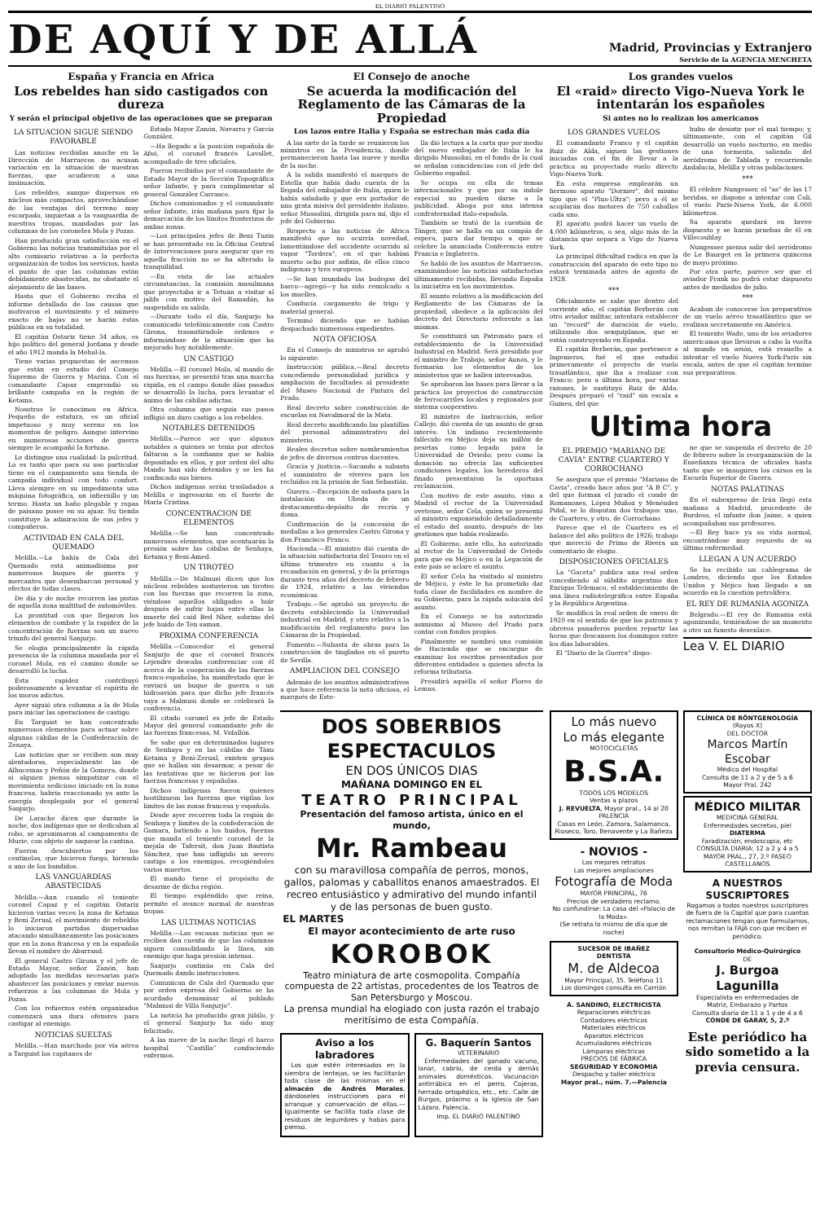EL DIARIO PALENTINO
DE AQUÍ Y DE ALLÁ
Madrid, Provincias y Extranjero
Servicio de la AGENCIA MENCHETA
España y Francia en Africa
Los rebeldes han sido castigados con dureza
Y serán el principal objetivo de las operaciones que se preparan
LA SITUACION SIGUE SIENDO FAVORABLE
Las noticias recibidas anoche en la Dirección de Marruecos no acusan variación en la situación de nuestras fuerzas, que acudieron a una insinuación.
Los rebeldes, aunque dispersos en núcleos más compactos, aprovechándose de las ventajas del terreno muy escarpado, inquietan a la vanguardia de nuestras tropas, mandadas por las columnas de los coroneles Mola y Pozas.
Han producido gran satisfacción en el Gobierno las noticias transmitidas por el alto comisario relativas a la perfecta organización de todos los servicios, hasta el punto de que las columnas están debidamente abastecidas, no obstante el alejamiento de las bases.
Hasta que el Gobierno reciba el informe detallado de las causas que motivaron el movimiento y el número exacto de bajas no se harán éstas públicas en su totalidad.
El capitán Ostariz tiene 34 años, es hijo político del general Jordana y desde el año 1912 manda la Mehal-la.
Tiene varias propuestas de ascensos que están en estudio del Consejo Supremo de Guerra y Marina. Con el comandante Capaz emprendió su brillante campaña en la región de Ketama.
Nosotros le conocimos en Africa. Pequeño de estatura, es un oficial impetuoso y muy sereno en los momentos de peligro. Aunque intervino en numerosas acciones de guerra siempre le acompañó la fortuna.
Le distingue una cualidad: la pulcritud. Lo es tanto que para su uso particular tiene en el campamento una tienda de campaña individual con todo confort. Lleva siempre en su impedimenta una máquina fotográfica, un infiernillo y un termo. Hasta un baño plegable y ropas de paisano posee en su ajuar. Su tienda constituye la admiración de sus jefes y compañeros.
ACTIVIDAD EN CALA DEL QUEMADO
Melilla.—La bahía de Cala del Quemado está animadísima por numerosos buques de guerra y mercantes que desembarcan personal y efectos de todas clases.
De día y de noche recorren las pistas de aquella zona multitud de automóviles.
La prontitud con que llegaron los elementos de combate y la rapidez de la concentración de fuerzas son un nuevo triunfo del general Sanjurjo.
Se elogia principalmente la rápida presencia de la columna mandada por el coronel Mola, en el camino donde se desarrolló la lucha.
Esta rapidez contribuyó poderosamente a levantar el espíritu de los moros adictos.
Ayer siguió otra columna a la de Mola para iniciar las operaciones de castigo.
En Targuist se han concentrado numerosos elementos para actuar sobre algunas cábilas de la Confederación de Zenaya.
Las noticias que se reciben son muy alentadoras, especialmente las de Alhucemas y Peñón de la Gomera, donde si alguien piensa simpatizar con el movimiento sedicioso iniciado en la zona francesa, habría reaccionado ya ante la energía desplegada por el general Sanjurjo.
De Larache dicen que durante la noche, dos indígenas que se dedicaban al robo, se aproximaron al campamento de Murie, con objeto de saquear la cantina.
Fueron descubiertos por los centinelas, que hicieron fuego, hiriendo a uno de los bandidos.
LAS VANGUARDIAS ABASTECIDAS
Melilla.—Aun cuando el teniente coronel Capaz y el capitán Ostariz hicieron varias veces la zona de Ketama y Beni Zerual, el movimiento de rebeldía lo iniciaron partidas dispersadas atacando simultáneamente las posiciones que en la zona francesa y en la española llevan el nombre de Abarrand.
El general Castro Girona y el jefe de Estado Mayor, señor Zanón, han adoptado las medidas necesarias para abastecer las posiciones y enviar nuevos refuerzos a las columnas de Mola y Pozas.
Con los refuerzos estén organizados comenzará una dura ofensiva para castigar al enemigo.
NOTICIAS SUELTAS
Melilla.—Han marchado por vía aérea a Targuist los capitanes de
Estado Mayor Zanón, Navarro y García González.
—Ha llegado a la posición española de Afsó, el coronel francés Lavallet, acompañado de tres oficiales.
Fueron recibidos por el comandante de Estado Mayor de la Sección Topográfica señor Infante, y para cumplimentar al general González Carrasco.
Dichos comisionados y el comandante señor Infante, irán mañana para fijar la demarcación de los límites fronterizos de ambas zonas.
—Los principales jefes de Beni Tuzin se han presentado en la Oficina Central de Intervenciones para asegurar que en aquella fracción no se ha alterado la tranquilidad.
—En vista de las actuales circunstancias, la comisión musulmana que proyectaba ir a Tetuán a visitar al jalifa con motivo del Ramadán, ha suspendido su salida.
—Durante todo el día, Sanjurjo ha comunicado telefónicamente con Castro Girona, trasmitiéndole órdenes e informándose de la situación que ha mejorado hoy notablemente.
UN CASTIGO
Melilla.—El coronel Mola, al mando de sus fuerzas, se presentó tras una marcha rápida, en el campo donde días pasados se desarrolló la lucha, para levantar el ánimo de las cábilas adictas.
Otra columna que seguía sus pasos infligió un duro castigo a los rebeldes.
NOTABLES DETENIDOS
Melilla.—Parece ser que algunos notables a quienes se tenía por afectos faltaron a la confianza que se había depositado en ellos, y por orden del alto Mando han sido detenidos y se les ha confiscado sus bienes.
Dichos indígenas serán trasladados a Melilla e ingresarán en el fuerte de María Cristina.
CONCENTRACION DE ELEMENTOS
Melilla.—Se han concentrado numerosos elementos, que acentuarán la presión sobre las cábilas de Senhaya, Ketama y Beni-Amed.
UN TIROTEO
Melilla.—De Malmusi dicen que los núcleos rebeldes sostuvieron un tiroteo con las fuerzas que recorren la zona, viéndose aquellos obligados a huir después de sufrir bajas entre ellas la muerte del caíd Bed Nher, sobrino del jefe huído de Ten saman.
PROXIMA CONFERENCIA
Melilla.—Conocedor el general Sanjurjo de que el coronel francés Lejendre deseaba conferenciar con él acerca de la cooperación de las fuerzas franco-españolas, ha manifestado que le enviará un buque de guerra o un hidroavión para que dicho jefe francés vaya a Malmusi donde se celebrará la conferencia.
El citado coronel es jefe de Estado Mayor del general comandante jefe de las fuerzas francesas, M. Vidallón.
Se sabe que en determinados lugares de Senhaya y en las cábilas de Táxu Ketama y Beni-Zerual, existen grupos que se hallan sin desarmar, a pesar de las tentativas que se hicieron por las fuerzas francesas y españolas.
Dichos indígenas fueron quienes hostilizaron las fuerzas que vigilan los límites de las zonas francesa y española.
Desde ayer recorren toda la región de Senhaya y límites de la confederación de Gomara, batiendo a los huídos, fuerzas que manda el teniente coronel de la mejala de Tafersit, don Juan Bautista Sánchez, que han infligido un severo castigo a los enemigos, recogiéndoles varios muertos.
El mando tiene el propósito de desarme de dicha región.
El tiempo espléndido que reina, permite el avance normal de nuestras tropas.
LAS ULTIMAS NOTICIAS
Melilla.—Las escasas noticias que se reciben dan cuenta de que las columnas siguen consolidando la línea, sin enemigo que haga presión intensa.
Sanjurjo continúa en Cala del Quemado dando instrucciones.
Comunican de Cala del Quemado que por orden expresa del Gobierno se ha acordado denominar al poblado "Malmusi de Villa Sanjurjo".
La noticia ha producido gran júbilo, y el general Sanjurjo ha sido muy felicitado.
A las nueve de la noche llegó el barco hospital "Castilla" conduciendo enfermos.
El Consejo de anoche
Se acuerda la modificación del Reglamento de las Cámaras de la Propiedad
Los lazos entre Italia y España se estrechan más cada día
A las siete de la tarde se reunieron los ministros en la Presidencia, donde permanecieron hasta las nueve y media de la noche.
A la salida manifestó el marqués de Estella que había dado cuenta de la llegada del embajador de Italia, quien le había saludado y que era portador de una grata misiva del presidente italiano, señor Mussolini, dirigida para mí, dijo el jefe del Gobierno.
Respecto a las noticias de Africa manifestó que no ocurría novedad, lamentándose del accidente ocurrido al vapor "Tordera", en el que habían muerto ocho por asfixia, de ellos cinco indígenas y tres europeos.
—Se han inundado las bodegas del barco—agregó—y ha sido remolcado a los muelles.
Conducía cargamento de trigo y material general.
Terminó diciendo que se habían despachado numerosos expedientes.
NOTA OFICIOSA
En el Consejo de ministros se aprobó lo siguiente:
Instrucción pública.—Real decreto concediendo personalidad jurídica y ampliación de facultades al presidente del Museo Nacional de Pintura del Prado.
Real decreto sobre construcción de escuelas en Navalmoral de la Mata.
Real decreto modificando las plantillas del personal administrativo del ministerio.
Reales decretos sobre nombramientos de jefes de diversos centros docentes.
Gracia y Justicia.—Sacando a subasta el suministro de víveres para los recluídos en la prisión de San Sebastián.
Guerra.—Excepción de subasta para la instalación en Ubeda de un destacamento-depósito de recría y doma.
Confirmación de la concesión de medallas a los generales Castro Girona y don Francisco Franco.
Hacienda.—El ministro dió cuenta de la situación satisfactoria del Tesoro en el último trimestre en cuanto a la recaudación en general, y de la prórroga durante tres años del decreto de febrero de 1924, relativo a las viviendas económicas.
Trabajo.—Se aprobó un proyecto de decreto estableciendo la Universidad industrial en Madrid, y otro relativo a la modificación del reglamento para las Cámaras de la Propiedad.
Fomento.—Subasta de obras para la construcción de tinglados en el puerto de Sevilla.
AMPLIACION DEL CONSEJO
Además de los asuntos administrativos a que hace referencia la nota oficiosa, el marqués de Este-
lla dió lectura a la carta que por medio del nuevo embajador de Italia le ha dirigido Mussolini, en el fondo de la cual se señalan coincidencias con el jefe del Gobierno español.
Se ocupa en ella de temas internacionales y que por su índole especial no pueden darse a la publicidad. Aboga por una intensa confraternidad italo-española.
También se trató de la cuestión de Tánger, que se halla en un compás de espera, para dar tiempo a que se celebre la anunciada Conferencia entre Francia e Inglaterra.
Se habló de los asuntos de Marruecos, examinándose las noticias satisfactorias últimamente recibidas, llevando España la iniciativa en los movimientos.
El asunto relativo a la modificación del Reglamento de las Cámaras de la propiedad, obedece a la aplicación del decreto del Directorio referente a las mismas.
Se constituirá un Patronato para el establecimiento de la Universidad Industrial en Madrid. Será presidido por el ministro de Trabajo, señor Aunós, y le formarán los elementos de los ministerios que se hallen interesados.
Se aprobaron las bases para llevar a la práctica los proyectos de construcción de ferrocarriles locales y regionales por sistema cooperativo.
El ministro de Instrucción, señor Callejo, dió cuenta de un asunto de gran interés: Un indiano recientemente fallecido en Méjico deja un millón de pesetas como legado para la Universidad de Oviedo; pero como la donación no ofrecía las suficientes condiciones legales, los herederos del finado presentaron la oportuna reclamación.
Con motivo de este asunto, vino a Madrid el rector de la Universidad ovetense, señor Cela, quien se presentó al ministro exponiéndole detalladamente el estado del asunto, después de las gestiones que había realizado.
El Gobierno, ante ello, ha autorizado al rector de la Universidad de Oviedo para que en Méjico o en la Legación de este país se aclare el asunto.
El señor Cela ha visitado al ministro de Méjico, y éste le ha prometido dar toda clase de facilidades en nombre de su Gobierno, para la rápida solución del asunto.
En el Consejo se ha autorizado asimismo al Museo del Prado para contar con fondos propios.
Finalmente se nombró una comisión de Hacienda que se encargue de examinar los escritos presentados por diferentes entidades a quienes afecta la reforma tributaria.
Presidirá aquélla el señor Flores de Lemus.
Los grandes vuelos
El «raid» directo Vigo-Nueva York le intentarán los españoles
Si antes no lo realizan los americanos
LOS GRANDES VUELOS
El comandante Franco y el capitán Ruiz de Alda, siguen las gestiones iniciadas con el fin de llevar a la práctica su proyectado vuelo directo Vigo-Nueva York.
En esta empresa emplearán un hermoso aparato "Dornier", del mismo tipo que el "Plus-Ultra"; pero a él se acoplarán dos motores de 750 caballos cada uno.
El aparato podrá hacer un vuelo de 4.000 kilómetros, o sea, algo más de la distancia que separa a Vigo de Nueva York.
La principal dificultad radica en que la construcción del aparato de este tipo no estará terminada antes de agosto de 1928.
***
Oficialmente se sabe que dentro del corriente año, el capitán Berberán con otro aviador militar, intentará establecer un "record" de duración de vuelo, utilizando dos sexquiplanos, que se están construyendo en España.
El capitán Berberán, que pertenece a Ingenieros, fué el que estudió primeramente el proyecto de vuelo trasatlántico, que iba a realizar con Franco; pero a última hora, por varias razones, le sustituyó Ruiz de Alda. Después preparó el "raid" sin escala a Guinea, del que
hubo de desistir por el mal tiempo; y, últimamente, con el capitán Gil desarrolló un vuelo nocturno, en medio de una tormenta, saliendo del aeródromo de Tablada y recorriendo Andalucía, Melilla y otras poblaciones.
***
El célebre Nungesser, el "as" de las 17 heridas, se dispone a intentar con Coli, el vuelo París-Nueva York, de 6.000 kilómetros.
Su aparato quedará en breve dispuesto y se harán pruebas de él en Villecoublay.
Nungesser piensa salir del aeródromo de Le Baurget en la primera quincena de mayo próximo.
Por otra parte, parece ser que el aviador Frank no podrá estar dispuesto antes de mediados de julio.
***
Acaban de conocerse los preparativos de un vuelo aéreo trasatlántico que se realizan secretamente en América.
El teniente Wade, uno de los aviadores americanos que llevaron a cabo la vuelta al mundo en avión, está resuelto a intentar el vuelo Nueva York-París sin escala, antes de que el capitán termine sus preparativos.
Ultima hora
EL PREMIO "MARIANO DE CAVIA" ENTRE CUARTERO Y CORROCHANO
Se asegura que el premio "Mariano de Cavia", creado hace años por "A B C", y del que forman el jurado el conde de Romanones, López Muñoz y Menéndez Pidal, se lo disputan dos trabajos: uno, de Cuartero, y otro, de Corrochano.
Parece que el de Cuartero es el balance del año político de 1926; trabajo que mereció de Primo de Rivera un comentario de elogio.
DISPOSICIONES OFICIALES
La "Gaceta" publica una real orden concediendo al súbdito argentino don Enrique Telemaco, el establecimiento de una línea radiotelegráfica entre España y la República Argentina.
Se modifica la real orden de enero de 1920 en el sentido de que los patronos y obreros panaderos pueden repartir las horas que descansen los domingos entre los días laborables.
El "Diario de la Guerra" dispo-
ne que se suspenda el decreto de 20 de febrero sobre la reorganización de la Enseñanza técnica de oficiales hasta tanto que se inauguren los cursos en la Escuela Superior de Guerra.
NOTAS PALATINAS
En el subexpreso de Irún llegó esta mañana a Madrid, procedente de Burdeos, el infante don Jaime, a quien acompañaban sus profesores.
—El Rey hace ya su vida normal, encontrándose muy repuesto de su última enfermedad.
LLEGAN A UN ACUERDO
Se ha recibido un cablegrama de Londres, diciendo que los Estados Unidos y Méjico han llegado a un acuerdo en la cuestión petrolífera.
EL REY DE RUMANIA AGONIZA
Belgrado.—El rey de Rumania está agonizando, temiéndose de un momento a otro un funesto desenlace.
Lea V. EL DIARIO
DOS SOBERBIOS ESPECTACULOS
EN DOS ÚNICOS DIAS
MAÑANA DOMINGO EN EL
TEATRO PRINCIPAL
Presentación del famoso artista, único en el mundo,
Mr. Rambeau
con su maravillosa compañía de perros, monos, gallos, palomas y caballitos enanos amaestrados. El recreo entusiástico y admirativo del mundo infantil y de las personas de buen gusto.
EL MARTES
El mayor acontecimiento de arte ruso
KOROBOK
Teatro miniatura de arte cosmopolita. Compañía compuesta de 22 artistas, procedentes de los Teatros de San Petersburgo y Moscou.
La prensa mundial ha elogiado con justa razón el trabajo meritísimo de esta Compañía.
Aviso a los labradores
Los que estén interesados en la siembra de lentejas, se les facilitarán toda clase de las mismas en el almacén de Andrés Morales, dándoseles instrucciones para el arranque y conservación de ellas.—Igualmente se facilita toda clase de residuos de legumbres y habas para pienso.
G. Baquerín Santos VETERINARIO
Enfermedades del ganado vacuno, lanar, cabrío, de cerda y demás animales domésticos. Vacunación antirrábica en el perro. Cojeras, herrado ortopédico, etc., etc. Calle de Burgos, próximo a la Iglesia de San Lázaro. Palencia.
Imp. EL DIARIO PALENTINO
Lo más nuevo
Lo más elegante
MOTOCICLETAS
B.S.A.
TODOS LOS MODELOS
Ventas a plazos
J. REVUELTA, Mayor pral., 14 al 20 PALENCIA
Casas en León, Zamora, Salamanca, Rioseco, Toro, Benavente y La Bañeza
- NOVIOS -
Los mejores retratos
Las mejores ampliaciones
Fotografía de Moda
MAYOR PRINCIPAL, 76
Precios de verdadero reclamo.
No confundirse: La casa del «Palacio de la Moda».
(Se retrata lo mismo de día que de noche)
SUCESOR DE IBAÑEZ
DENTISTA
M. de Aldecoa
Mayor Principal, 35. Teléfono 11
Los domingos consulta en Carrión
A. SANDINO, ELECTRICISTA
Reparaciones eléctricas
Contadores eléctricos
Materiales eléctricos
Aparatos eléctricos
Acumuladores eléctricos
Lámparas eléctricas
PRECIOS DE FÁBRICA
SEGURIDAD Y ECONOMIA
Despacho y taller eléctrico
Mayor pral., núm. 7.—Palencia
CLÍNICA DE RÖNTGENOLOGÍA
(Rayos X)
DEL DOCTOR
Marcos Martín Escobar
Médico del Hospital
Consulta de 11 a 2 y de 5 a 6
Mayor Pral. 242
MÉDICO MILITAR
MEDICINA GENERAL
Enfermedades secretas, piel
DIATERMA
Faradización, endoscopia, etc
CONSULTA DIARIA: 12 a 2 y 4 a 5
MAYOR PRAL., 27, 2.º PASEO CASTELLANOS
A NUESTROS SUSCRIPTORES
Rogamos a todos nuestros suscriptores de fuera de la Capital que para cuantas reclamaciones tengan que formularnos, nos remitan la FAJA con que reciben el periódico.
Consultorio Médico-Quirúrgico
DE
J. Burgoa Lagunilla
Especialista en enfermedades de Matriz, Embarazo y Partos
Consulta diaria de 11 a 1 y de 4 a 6
CONDE DE GARAY, 5, 2.º
Este periódico ha sido sometido a la previa censura.